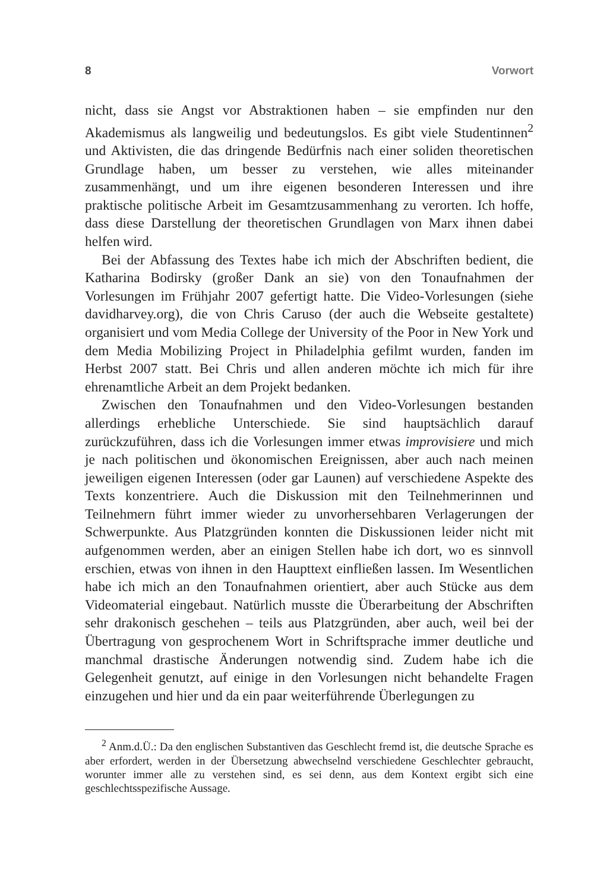8 Vorwort
nicht, dass sie Angst vor Abstraktionen haben – sie empfinden nur den Akademismus als langweilig und bedeutungslos. Es gibt viele Studentinnen<sup>2</sup> und Aktivisten, die das dringende Bedürfnis nach einer soliden theoretischen Grundlage haben, um besser zu verstehen, wie alles miteinander zusammenhängt, und um ihre eigenen besonderen Interessen und ihre praktische politische Arbeit im Gesamtzusammenhang zu verorten. Ich hoffe, dass diese Darstellung der theoretischen Grundlagen von Marx ihnen dabei helfen wird.
Bei der Abfassung des Textes habe ich mich der Abschriften bedient, die Katharina Bodirsky (großer Dank an sie) von den Tonaufnahmen der Vorlesungen im Frühjahr 2007 gefertigt hatte. Die Video-Vorlesungen (siehe davidharvey.org), die von Chris Caruso (der auch die Webseite gestaltete) organisiert und vom Media College der University of the Poor in New York und dem Media Mobilizing Project in Philadelphia gefilmt wurden, fanden im Herbst 2007 statt. Bei Chris und allen anderen möchte ich mich für ihre ehrenamtliche Arbeit an dem Projekt bedanken.
Zwischen den Tonaufnahmen und den Video-Vorlesungen bestanden allerdings erhebliche Unterschiede. Sie sind hauptsächlich darauf zurückzuführen, dass ich die Vorlesungen immer etwas improvisiere und mich je nach politischen und ökonomischen Ereignissen, aber auch nach meinen jeweiligen eigenen Interessen (oder gar Launen) auf verschiedene Aspekte des Texts konzentriere. Auch die Diskussion mit den Teilnehmerinnen und Teilnehmern führt immer wieder zu unvorhersehbaren Verlagerungen der Schwerpunkte. Aus Platzgründen konnten die Diskussionen leider nicht mit aufgenommen werden, aber an einigen Stellen habe ich dort, wo es sinnvoll erschien, etwas von ihnen in den Haupttext einfließen lassen. Im Wesentlichen habe ich mich an den Tonaufnahmen orientiert, aber auch Stücke aus dem Videomaterial eingebaut. Natürlich musste die Überarbeitung der Abschriften sehr drakonisch geschehen – teils aus Platzgründen, aber auch, weil bei der Übertragung von gesprochenem Wort in Schriftsprache immer deutliche und manchmal drastische Änderungen notwendig sind. Zudem habe ich die Gelegenheit genutzt, auf einige in den Vorlesungen nicht behandelte Fragen einzugehen und hier und da ein paar weiterführende Überlegungen zu
<sup>2</sup> Anm.d.Ü.: Da den englischen Substantiven das Geschlecht fremd ist, die deutsche Sprache es aber erfordert, werden in der Übersetzung abwechselnd verschiedene Geschlechter gebraucht, worunter immer alle zu verstehen sind, es sei denn, aus dem Kontext ergibt sich eine geschlechtsspezifische Aussage.